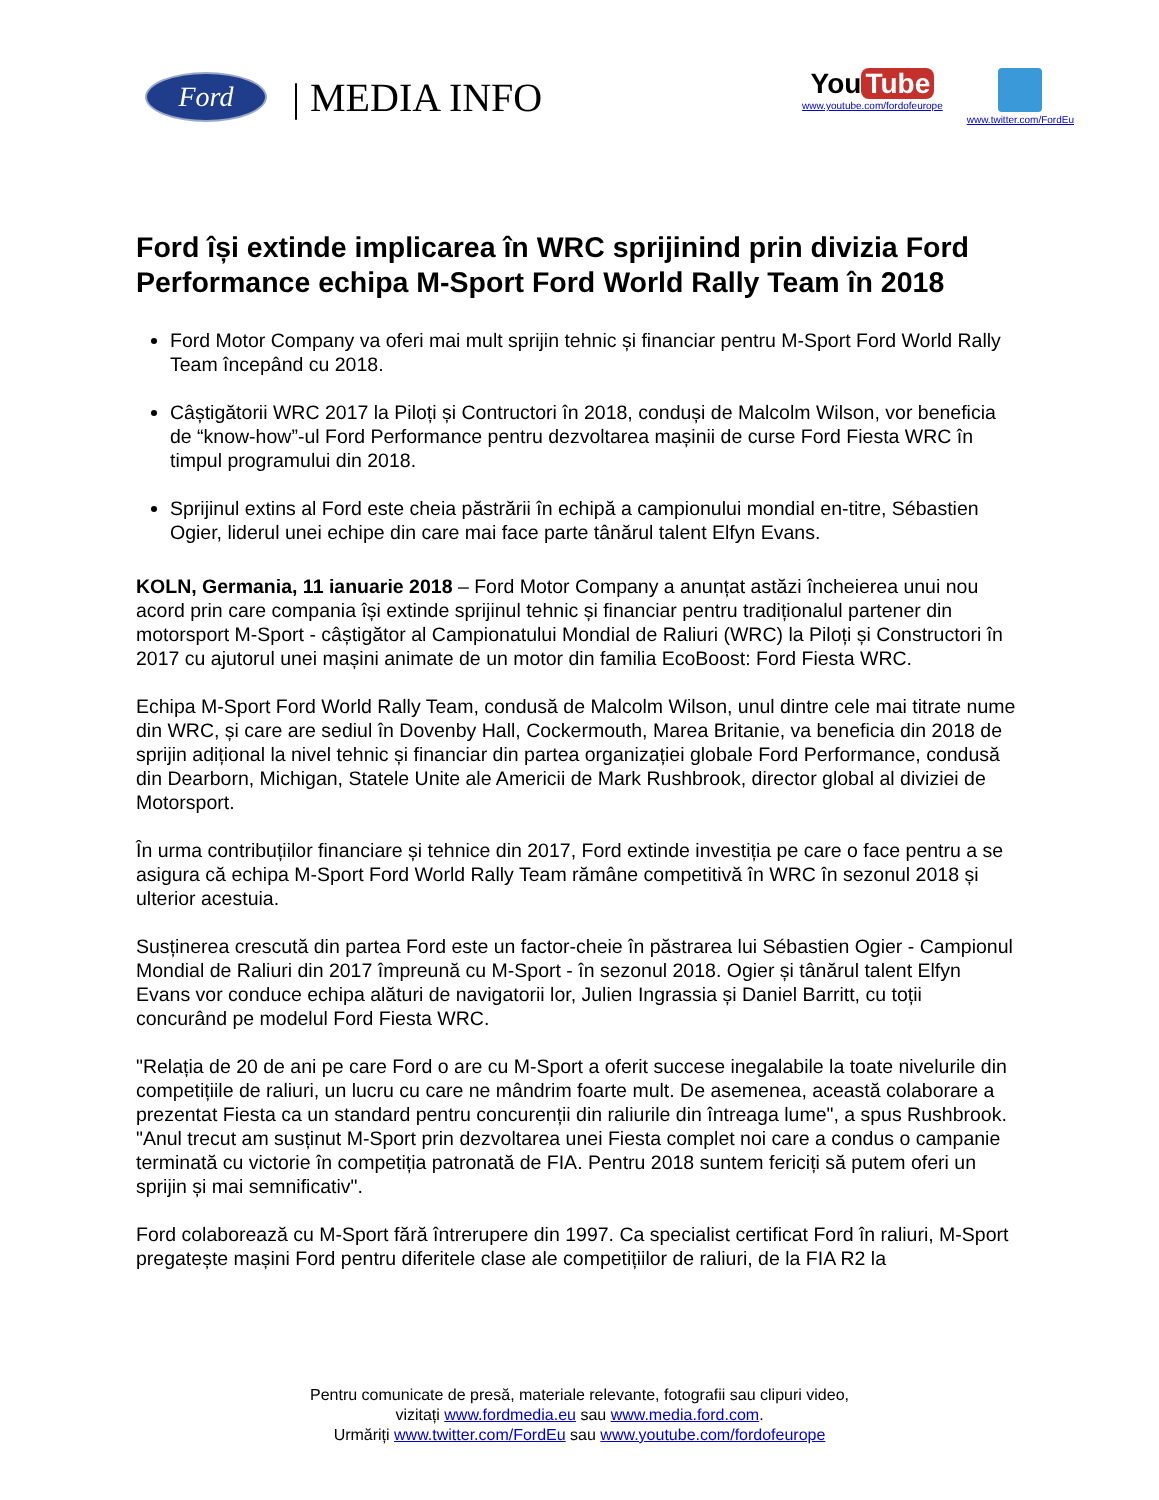Ford
| MEDIA INFO
You Tube
www.youtube.com/fordofeurope
www.twitter.com/FordEu
Ford își extinde implicarea în WRC sprijinind prin divizia Ford Performance echipa M-Sport Ford World Rally Team în 2018
Ford Motor Company va oferi mai mult sprijin tehnic și financiar pentru M-Sport Ford World Rally Team începând cu 2018.
Câștigătorii WRC 2017 la Piloți și Contructori în 2018, conduși de Malcolm Wilson, vor beneficia de “know-how”-ul Ford Performance pentru dezvoltarea mașinii de curse Ford Fiesta WRC în timpul programului din 2018.
Sprijinul extins al Ford este cheia păstrării în echipă a campionului mondial en-titre, Sébastien Ogier, liderul unei echipe din care mai face parte tânărul talent Elfyn Evans.
KOLN, Germania, 11 ianuarie 2018 – Ford Motor Company a anunțat astăzi încheierea unui nou acord prin care compania își extinde sprijinul tehnic și financiar pentru tradiționalul partener din motorsport M-Sport - câștigător al Campionatului Mondial de Raliuri (WRC) la Piloți și Constructori în 2017 cu ajutorul unei mașini animate de un motor din familia EcoBoost: Ford Fiesta WRC.
Echipa M-Sport Ford World Rally Team, condusă de Malcolm Wilson, unul dintre cele mai titrate nume din WRC, și care are sediul în Dovenby Hall, Cockermouth, Marea Britanie, va beneficia din 2018 de sprijin adițional la nivel tehnic și financiar din partea organizației globale Ford Performance, condusă din Dearborn, Michigan, Statele Unite ale Americii de Mark Rushbrook, director global al diviziei de Motorsport.
În urma contribuțiilor financiare și tehnice din 2017, Ford extinde investiția pe care o face pentru a se asigura că echipa M-Sport Ford World Rally Team rămâne competitivă în WRC în sezonul 2018 și ulterior acestuia.
Susținerea crescută din partea Ford este un factor-cheie în păstrarea lui Sébastien Ogier - Campionul Mondial de Raliuri din 2017 împreună cu M-Sport - în sezonul 2018. Ogier și tânărul talent Elfyn Evans vor conduce echipa alături de navigatorii lor, Julien Ingrassia și Daniel Barritt, cu toții concurând pe modelul Ford Fiesta WRC.
"Relația de 20 de ani pe care Ford o are cu M-Sport a oferit succese inegalabile la toate nivelurile din competițiile de raliuri, un lucru cu care ne mândrim foarte mult. De asemenea, această colaborare a prezentat Fiesta ca un standard pentru concurenții din raliurile din întreaga lume", a spus Rushbrook. "Anul trecut am susținut M-Sport prin dezvoltarea unei Fiesta complet noi care a condus o campanie terminată cu victorie în competiția patronată de FIA. Pentru 2018 suntem fericiți să putem oferi un sprijin și mai semnificativ".
Ford colaborează cu M-Sport fără întrerupere din 1997. Ca specialist certificat Ford în raliuri, M-Sport pregatește mașini Ford pentru diferitele clase ale competițiilor de raliuri, de la FIA R2 la
Pentru comunicate de presă, materiale relevante, fotografii sau clipuri video,
vizitați www.fordmedia.eu sau www.media.ford.com.
Urmăriți www.twitter.com/FordEu sau www.youtube.com/fordofeurope